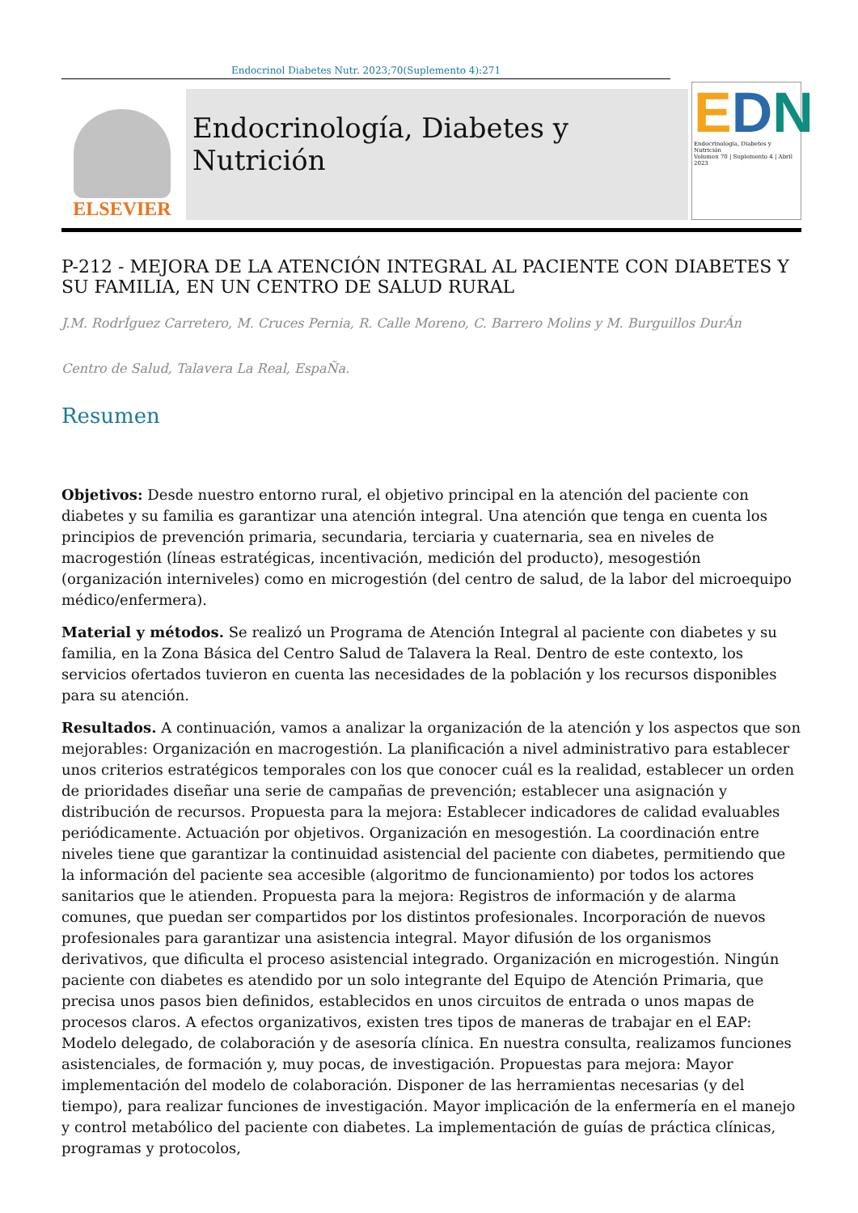Endocrinol Diabetes Nutr. 2023;70(Suplemento 4):271
ELSEVIER
Endocrinología, Diabetes y Nutrición
EDN
Endocrinología, Diabetes y Nutrición
Volumen 70 | Suplemento 4 | Abril 2023
P-212 - MEJORA DE LA ATENCIÓN INTEGRAL AL PACIENTE CON DIABETES Y SU FAMILIA, EN UN CENTRO DE SALUD RURAL
J.M. RodrÍguez Carretero, M. Cruces Pernia, R. Calle Moreno, C. Barrero Molins y M. Burguillos DurÁn
Centro de Salud, Talavera La Real, EspaÑa.
Resumen
Objetivos: Desde nuestro entorno rural, el objetivo principal en la atención del paciente con diabetes y su familia es garantizar una atención integral. Una atención que tenga en cuenta los principios de prevención primaria, secundaria, terciaria y cuaternaria, sea en niveles de macrogestión (líneas estratégicas, incentivación, medición del producto), mesogestión (organización interniveles) como en microgestión (del centro de salud, de la labor del microequipo médico/enfermera).
Material y métodos. Se realizó un Programa de Atención Integral al paciente con diabetes y su familia, en la Zona Básica del Centro Salud de Talavera la Real. Dentro de este contexto, los servicios ofertados tuvieron en cuenta las necesidades de la población y los recursos disponibles para su atención.
Resultados. A continuación, vamos a analizar la organización de la atención y los aspectos que son mejorables: Organización en macrogestión. La planificación a nivel administrativo para establecer unos criterios estratégicos temporales con los que conocer cuál es la realidad, establecer un orden de prioridades diseñar una serie de campañas de prevención; establecer una asignación y distribución de recursos. Propuesta para la mejora: Establecer indicadores de calidad evaluables periódicamente. Actuación por objetivos. Organización en mesogestión. La coordinación entre niveles tiene que garantizar la continuidad asistencial del paciente con diabetes, permitiendo que la información del paciente sea accesible (algoritmo de funcionamiento) por todos los actores sanitarios que le atienden. Propuesta para la mejora: Registros de información y de alarma comunes, que puedan ser compartidos por los distintos profesionales. Incorporación de nuevos profesionales para garantizar una asistencia integral. Mayor difusión de los organismos derivativos, que dificulta el proceso asistencial integrado. Organización en microgestión. Ningún paciente con diabetes es atendido por un solo integrante del Equipo de Atención Primaria, que precisa unos pasos bien definidos, establecidos en unos circuitos de entrada o unos mapas de procesos claros. A efectos organizativos, existen tres tipos de maneras de trabajar en el EAP: Modelo delegado, de colaboración y de asesoría clínica. En nuestra consulta, realizamos funciones asistenciales, de formación y, muy pocas, de investigación. Propuestas para mejora: Mayor implementación del modelo de colaboración. Disponer de las herramientas necesarias (y del tiempo), para realizar funciones de investigación. Mayor implicación de la enfermería en el manejo y control metabólico del paciente con diabetes. La implementación de guías de práctica clínicas, programas y protocolos,